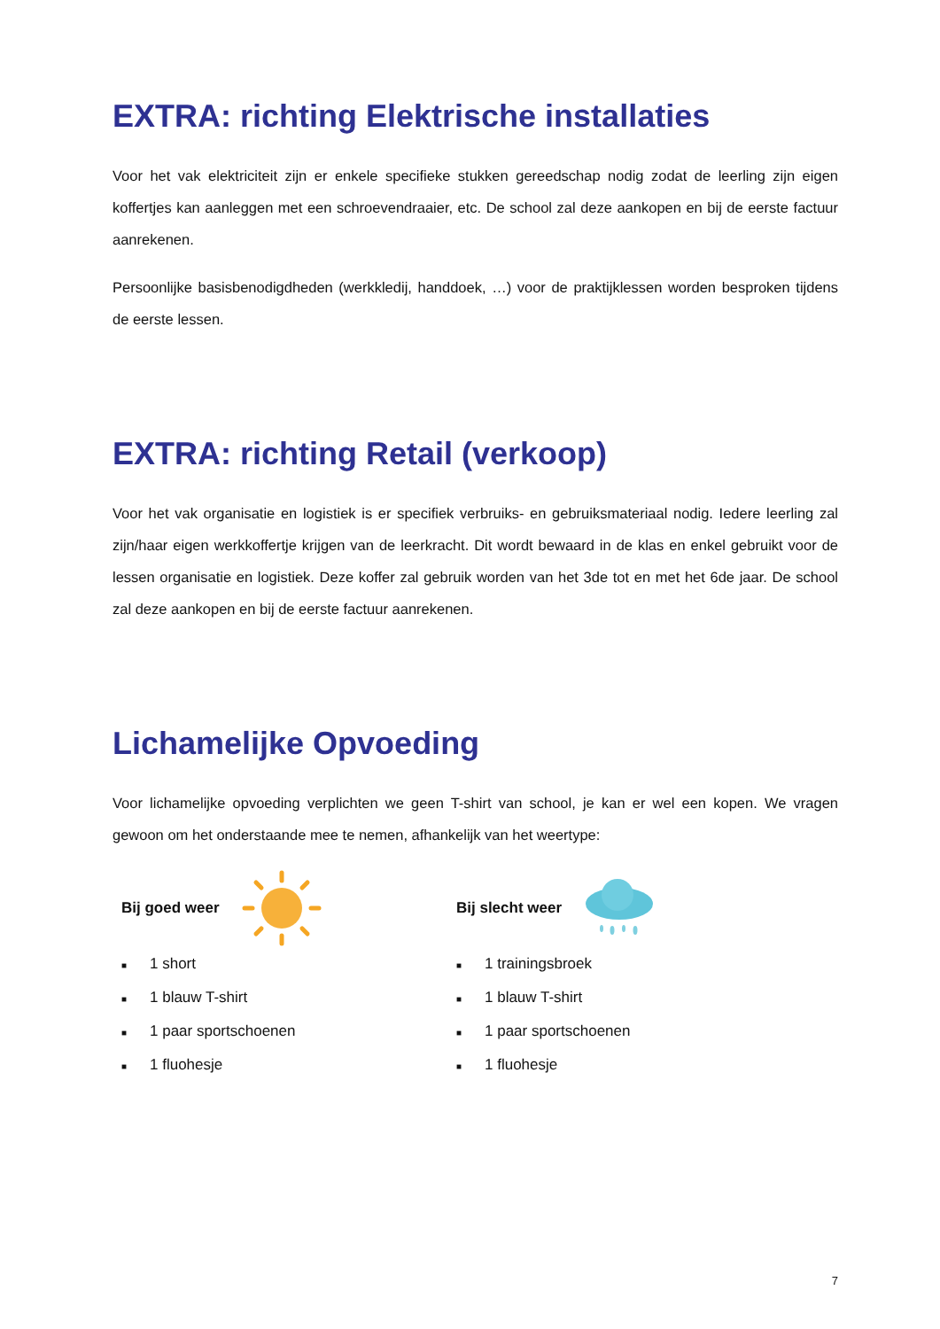EXTRA: richting Elektrische installaties
Voor het vak elektriciteit zijn er enkele specifieke stukken gereedschap nodig zodat de leerling zijn eigen koffertjes kan aanleggen met een schroevendraaier, etc. De school zal deze aankopen en bij de eerste factuur aanrekenen.
Persoonlijke basisbenodigdheden (werkkledij, handdoek, …) voor de praktijklessen worden besproken tijdens de eerste lessen.
EXTRA: richting Retail (verkoop)
Voor het vak organisatie en logistiek is er specifiek verbruiks- en gebruiksmateriaal nodig. Iedere leerling zal zijn/haar eigen werkkoffertje krijgen van de leerkracht. Dit wordt bewaard in de klas en enkel gebruikt voor de lessen organisatie en logistiek. Deze koffer zal gebruik worden van het 3de tot en met het 6de jaar. De school zal deze aankopen en bij de eerste factuur aanrekenen.
Lichamelijke Opvoeding
Voor lichamelijke opvoeding verplichten we geen T-shirt van school, je kan er wel een kopen. We vragen gewoon om het onderstaande mee te nemen, afhankelijk van het weertype:
Bij goed weer
■ 1 short
■ 1 blauw T-shirt
■ 1 paar sportschoenen
■ 1 fluohesje
Bij slecht weer
■ 1 trainingsbroek
■ 1 blauw T-shirt
■ 1 paar sportschoenen
■ 1 fluohesje
7